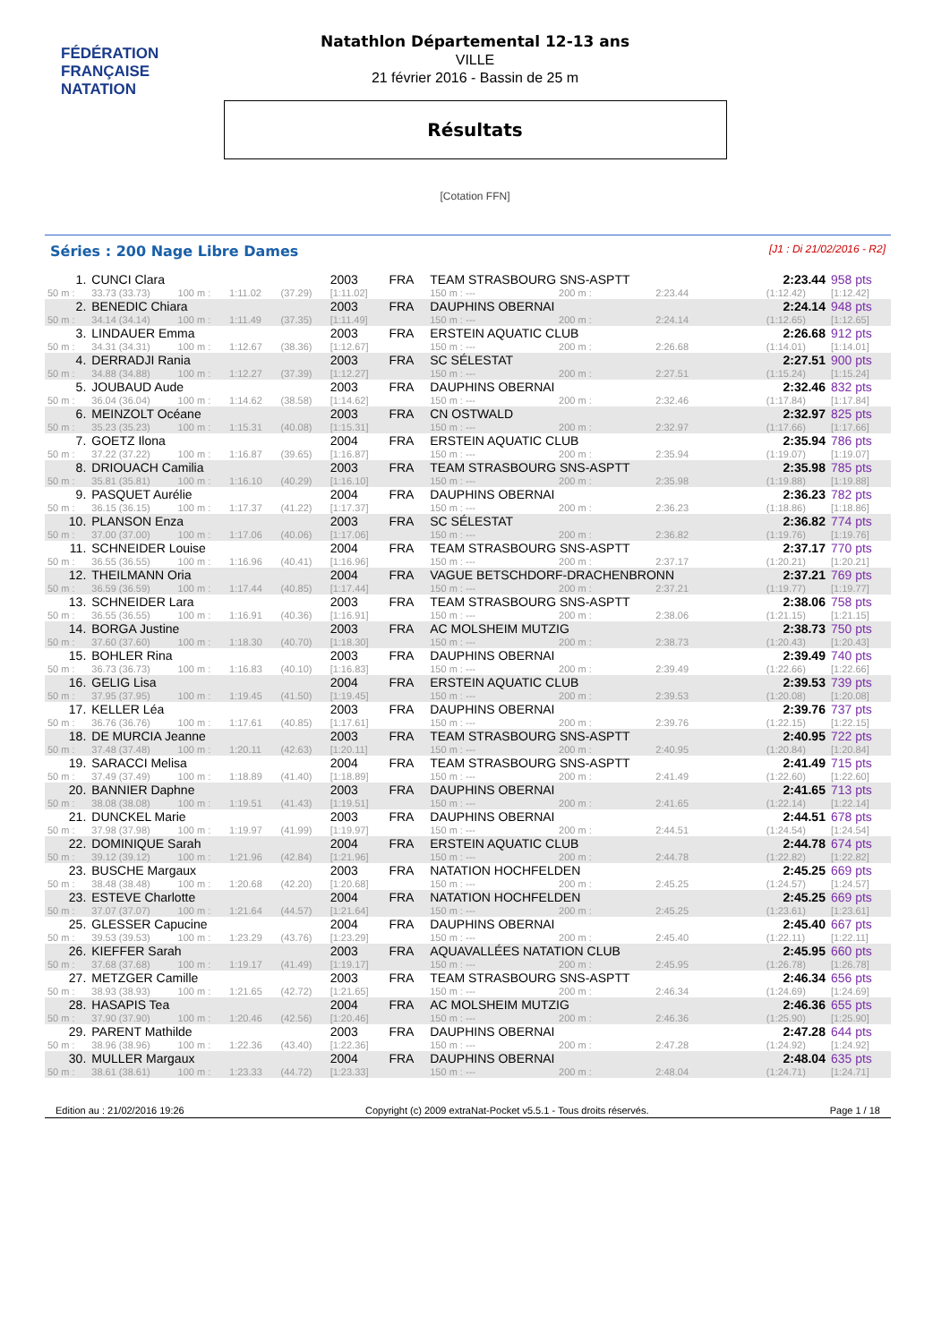FÉDÉRATION FRANÇAISE
NATATION
Natathlon Départemental 12-13 ans
VILLE
21 février 2016 - Bassin de 25 m
Résultats
[Cotation FFN]
Séries : 200 Nage Libre Dames [J1 : Di 21/02/2016 - R2]
| 1. | CUNCI Clara | | | | 2003 | FRA | TEAM STRASBOURG SNS-ASPTT | | | | 2:23.44 | 958 pts |
| 50 m : | 33.73 (33.73) | 100 m : | 1:11.02 | (37.29) | [1:11.02] | | 150 m : --- | 200 m : | 2:23.44 | | (1:12.42) | [1:12.42] |
| 2. | BENEDIC Chiara | | | | 2003 | FRA | DAUPHINS OBERNAI | | | | 2:24.14 | 948 pts |
| 50 m : | 34.14 (34.14) | 100 m : | 1:11.49 | (37.35) | [1:11.49] | | 150 m : --- | 200 m : | 2:24.14 | | (1:12.65) | [1:12.65] |
| 3. | LINDAUER Emma | | | | 2003 | FRA | ERSTEIN AQUATIC CLUB | | | | 2:26.68 | 912 pts |
| 50 m : | 34.31 (34.31) | 100 m : | 1:12.67 | (38.36) | [1:12.67] | | 150 m : --- | 200 m : | 2:26.68 | | (1:14.01) | [1:14.01] |
| 4. | DERRADJI Rania | | | | 2003 | FRA | SC SÉLESTAT | | | | 2:27.51 | 900 pts |
| 50 m : | 34.88 (34.88) | 100 m : | 1:12.27 | (37.39) | [1:12.27] | | 150 m : --- | 200 m : | 2:27.51 | | (1:15.24) | [1:15.24] |
| 5. | JOUBAUD Aude | | | | 2003 | FRA | DAUPHINS OBERNAI | | | | 2:32.46 | 832 pts |
| 50 m : | 36.04 (36.04) | 100 m : | 1:14.62 | (38.58) | [1:14.62] | | 150 m : --- | 200 m : | 2:32.46 | | (1:17.84) | [1:17.84] |
| 6. | MEINZOLT Océane | | | | 2003 | FRA | CN OSTWALD | | | | 2:32.97 | 825 pts |
| 50 m : | 35.23 (35.23) | 100 m : | 1:15.31 | (40.08) | [1:15.31] | | 150 m : --- | 200 m : | 2:32.97 | | (1:17.66) | [1:17.66] |
| 7. | GOETZ Ilona | | | | 2004 | FRA | ERSTEIN AQUATIC CLUB | | | | 2:35.94 | 786 pts |
| 50 m : | 37.22 (37.22) | 100 m : | 1:16.87 | (39.65) | [1:16.87] | | 150 m : --- | 200 m : | 2:35.94 | | (1:19.07) | [1:19.07] |
| 8. | DRIOUACH Camilia | | | | 2003 | FRA | TEAM STRASBOURG SNS-ASPTT | | | | 2:35.98 | 785 pts |
| 50 m : | 35.81 (35.81) | 100 m : | 1:16.10 | (40.29) | [1:16.10] | | 150 m : --- | 200 m : | 2:35.98 | | (1:19.88) | [1:19.88] |
| 9. | PASQUET Aurélie | | | | 2004 | FRA | DAUPHINS OBERNAI | | | | 2:36.23 | 782 pts |
| 50 m : | 36.15 (36.15) | 100 m : | 1:17.37 | (41.22) | [1:17.37] | | 150 m : --- | 200 m : | 2:36.23 | | (1:18.86) | [1:18.86] |
| 10. | PLANSON Enza | | | | 2003 | FRA | SC SÉLESTAT | | | | 2:36.82 | 774 pts |
| 50 m : | 37.00 (37.00) | 100 m : | 1:17.06 | (40.06) | [1:17.06] | | 150 m : --- | 200 m : | 2:36.82 | | (1:19.76) | [1:19.76] |
| 11. | SCHNEIDER Louise | | | | 2004 | FRA | TEAM STRASBOURG SNS-ASPTT | | | | 2:37.17 | 770 pts |
| 50 m : | 36.55 (36.55) | 100 m : | 1:16.96 | (40.41) | [1:16.96] | | 150 m : --- | 200 m : | 2:37.17 | | (1:20.21) | [1:20.21] |
| 12. | THEILMANN Oria | | | | 2004 | FRA | VAGUE BETSCHDORF-DRACHENBRONN | | | | 2:37.21 | 769 pts |
| 50 m : | 36.59 (36.59) | 100 m : | 1:17.44 | (40.85) | [1:17.44] | | 150 m : --- | 200 m : | 2:37.21 | | (1:19.77) | [1:19.77] |
| 13. | SCHNEIDER Lara | | | | 2003 | FRA | TEAM STRASBOURG SNS-ASPTT | | | | 2:38.06 | 758 pts |
| 50 m : | 36.55 (36.55) | 100 m : | 1:16.91 | (40.36) | [1:16.91] | | 150 m : --- | 200 m : | 2:38.06 | | (1:21.15) | [1:21.15] |
| 14. | BORGA Justine | | | | 2003 | FRA | AC MOLSHEIM MUTZIG | | | | 2:38.73 | 750 pts |
| 50 m : | 37.60 (37.60) | 100 m : | 1:18.30 | (40.70) | [1:18.30] | | 150 m : --- | 200 m : | 2:38.73 | | (1:20.43) | [1:20.43] |
| 15. | BOHLER Rina | | | | 2003 | FRA | DAUPHINS OBERNAI | | | | 2:39.49 | 740 pts |
| 50 m : | 36.73 (36.73) | 100 m : | 1:16.83 | (40.10) | [1:16.83] | | 150 m : --- | 200 m : | 2:39.49 | | (1:22.66) | [1:22.66] |
| 16. | GELIG Lisa | | | | 2004 | FRA | ERSTEIN AQUATIC CLUB | | | | 2:39.53 | 739 pts |
| 50 m : | 37.95 (37.95) | 100 m : | 1:19.45 | (41.50) | [1:19.45] | | 150 m : --- | 200 m : | 2:39.53 | | (1:20.08) | [1:20.08] |
| 17. | KELLER Léa | | | | 2003 | FRA | DAUPHINS OBERNAI | | | | 2:39.76 | 737 pts |
| 50 m : | 36.76 (36.76) | 100 m : | 1:17.61 | (40.85) | [1:17.61] | | 150 m : --- | 200 m : | 2:39.76 | | (1:22.15) | [1:22.15] |
| 18. | DE MURCIA Jeanne | | | | 2003 | FRA | TEAM STRASBOURG SNS-ASPTT | | | | 2:40.95 | 722 pts |
| 50 m : | 37.48 (37.48) | 100 m : | 1:20.11 | (42.63) | [1:20.11] | | 150 m : --- | 200 m : | 2:40.95 | | (1:20.84) | [1:20.84] |
| 19. | SARACCI Melisa | | | | 2004 | FRA | TEAM STRASBOURG SNS-ASPTT | | | | 2:41.49 | 715 pts |
| 50 m : | 37.49 (37.49) | 100 m : | 1:18.89 | (41.40) | [1:18.89] | | 150 m : --- | 200 m : | 2:41.49 | | (1:22.60) | [1:22.60] |
| 20. | BANNIER Daphne | | | | 2003 | FRA | DAUPHINS OBERNAI | | | | 2:41.65 | 713 pts |
| 50 m : | 38.08 (38.08) | 100 m : | 1:19.51 | (41.43) | [1:19.51] | | 150 m : --- | 200 m : | 2:41.65 | | (1:22.14) | [1:22.14] |
| 21. | DUNCKEL Marie | | | | 2003 | FRA | DAUPHINS OBERNAI | | | | 2:44.51 | 678 pts |
| 50 m : | 37.98 (37.98) | 100 m : | 1:19.97 | (41.99) | [1:19.97] | | 150 m : --- | 200 m : | 2:44.51 | | (1:24.54) | [1:24.54] |
| 22. | DOMINIQUE Sarah | | | | 2004 | FRA | ERSTEIN AQUATIC CLUB | | | | 2:44.78 | 674 pts |
| 50 m : | 39.12 (39.12) | 100 m : | 1:21.96 | (42.84) | [1:21.96] | | 150 m : --- | 200 m : | 2:44.78 | | (1:22.82) | [1:22.82] |
| 23. | BUSCHE Margaux | | | | 2003 | FRA | NATATION HOCHFELDEN | | | | 2:45.25 | 669 pts |
| 50 m : | 38.48 (38.48) | 100 m : | 1:20.68 | (42.20) | [1:20.68] | | 150 m : --- | 200 m : | 2:45.25 | | (1:24.57) | [1:24.57] |
| 23. | ESTEVE Charlotte | | | | 2004 | FRA | NATATION HOCHFELDEN | | | | 2:45.25 | 669 pts |
| 50 m : | 37.07 (37.07) | 100 m : | 1:21.64 | (44.57) | [1:21.64] | | 150 m : --- | 200 m : | 2:45.25 | | (1:23.61) | [1:23.61] |
| 25. | GLESSER Capucine | | | | 2004 | FRA | DAUPHINS OBERNAI | | | | 2:45.40 | 667 pts |
| 50 m : | 39.53 (39.53) | 100 m : | 1:23.29 | (43.76) | [1:23.29] | | 150 m : --- | 200 m : | 2:45.40 | | (1:22.11) | [1:22.11] |
| 26. | KIEFFER Sarah | | | | 2003 | FRA | AQUAVALLÉES NATATION CLUB | | | | 2:45.95 | 660 pts |
| 50 m : | 37.68 (37.68) | 100 m : | 1:19.17 | (41.49) | [1:19.17] | | 150 m : --- | 200 m : | 2:45.95 | | (1:26.78) | [1:26.78] |
| 27. | METZGER Camille | | | | 2003 | FRA | TEAM STRASBOURG SNS-ASPTT | | | | 2:46.34 | 656 pts |
| 50 m : | 38.93 (38.93) | 100 m : | 1:21.65 | (42.72) | [1:21.65] | | 150 m : --- | 200 m : | 2:46.34 | | (1:24.69) | [1:24.69] |
| 28. | HASAPIS Tea | | | | 2004 | FRA | AC MOLSHEIM MUTZIG | | | | 2:46.36 | 655 pts |
| 50 m : | 37.90 (37.90) | 100 m : | 1:20.46 | (42.56) | [1:20.46] | | 150 m : --- | 200 m : | 2:46.36 | | (1:25.90) | [1:25.90] |
| 29. | PARENT Mathilde | | | | 2003 | FRA | DAUPHINS OBERNAI | | | | 2:47.28 | 644 pts |
| 50 m : | 38.96 (38.96) | 100 m : | 1:22.36 | (43.40) | [1:22.36] | | 150 m : --- | 200 m : | 2:47.28 | | (1:24.92) | [1:24.92] |
| 30. | MULLER Margaux | | | | 2004 | FRA | DAUPHINS OBERNAI | | | | 2:48.04 | 635 pts |
| 50 m : | 38.61 (38.61) | 100 m : | 1:23.33 | (44.72) | [1:23.33] | | 150 m : --- | 200 m : | 2:48.04 | | (1:24.71) | [1:24.71] |
Edition au : 21/02/2016 19:26 Copyright (c) 2009 extraNat-Pocket v5.5.1 - Tous droits réservés. Page 1 / 18